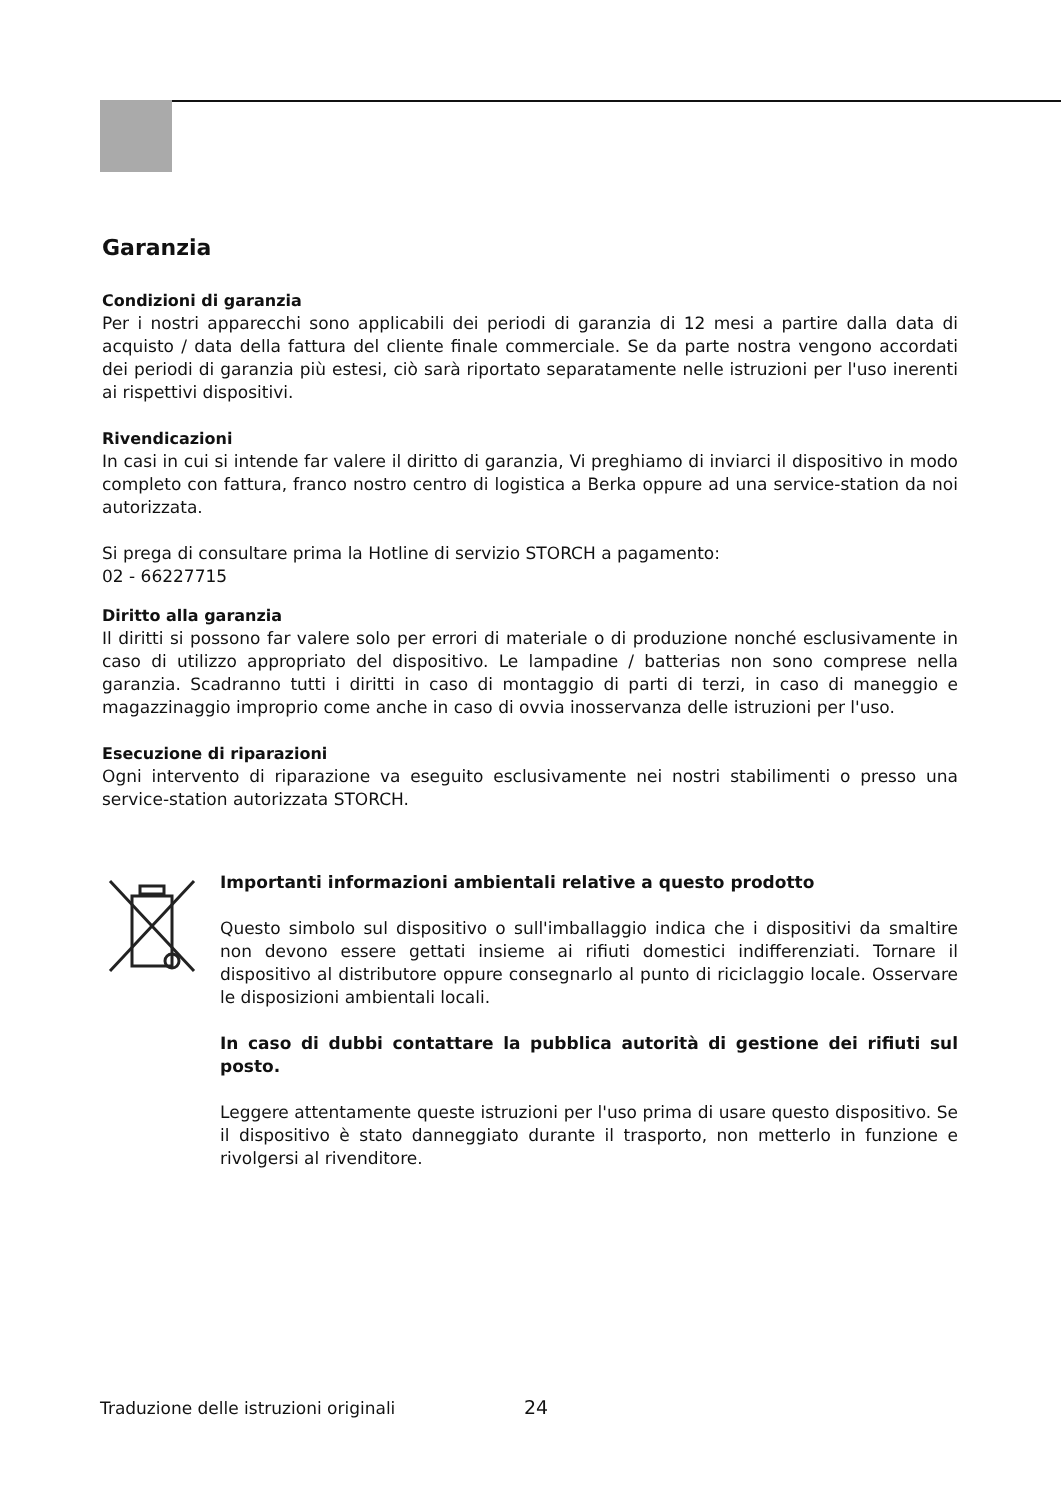Garanzia
Condizioni di garanzia
Per i nostri apparecchi sono applicabili dei periodi di garanzia di 12 mesi a partire dalla data di acquisto / data della fattura del cliente finale commerciale. Se da parte nostra vengono accordati dei periodi di garanzia più estesi, ciò sarà riportato separatamente nelle istruzioni per l'uso inerenti ai rispettivi dispositivi.
Rivendicazioni
In casi in cui si intende far valere il diritto di garanzia, Vi preghiamo di inviarci il dispositivo in modo completo con fattura, franco nostro centro di logistica a Berka oppure ad una service-station da noi autorizzata.
Si prega di consultare prima la Hotline di servizio STORCH a pagamento:
02 - 66227715
Diritto alla garanzia
Il diritti si possono far valere solo per errori di materiale o di produzione nonché esclusivamente in caso di utilizzo appropriato del dispositivo. Le lampadine / batterias non sono comprese nella garanzia. Scadranno tutti i diritti in caso di montaggio di parti di terzi, in caso di maneggio e magazzinaggio improprio come anche in caso di ovvia inosservanza delle istruzioni per l'uso.
Esecuzione di riparazioni
Ogni intervento di riparazione va eseguito esclusivamente nei nostri stabilimenti o presso una service-station autorizzata STORCH.
Importanti informazioni ambientali relative a questo prodotto
Questo simbolo sul dispositivo o sull'imballaggio indica che i dispositivi da smaltire non devono essere gettati insieme ai rifiuti domestici indifferenziati. Tornare il dispositivo al distributore oppure consegnarlo al punto di riciclaggio locale. Osservare le disposizioni ambientali locali.
In caso di dubbi contattare la pubblica autorità di gestione dei rifiuti sul posto.
Leggere attentamente queste istruzioni per l'uso prima di usare questo dispositivo. Se il dispositivo è stato danneggiato durante il trasporto, non metterlo in funzione e rivolgersi al rivenditore.
Traduzione delle istruzioni originali
24